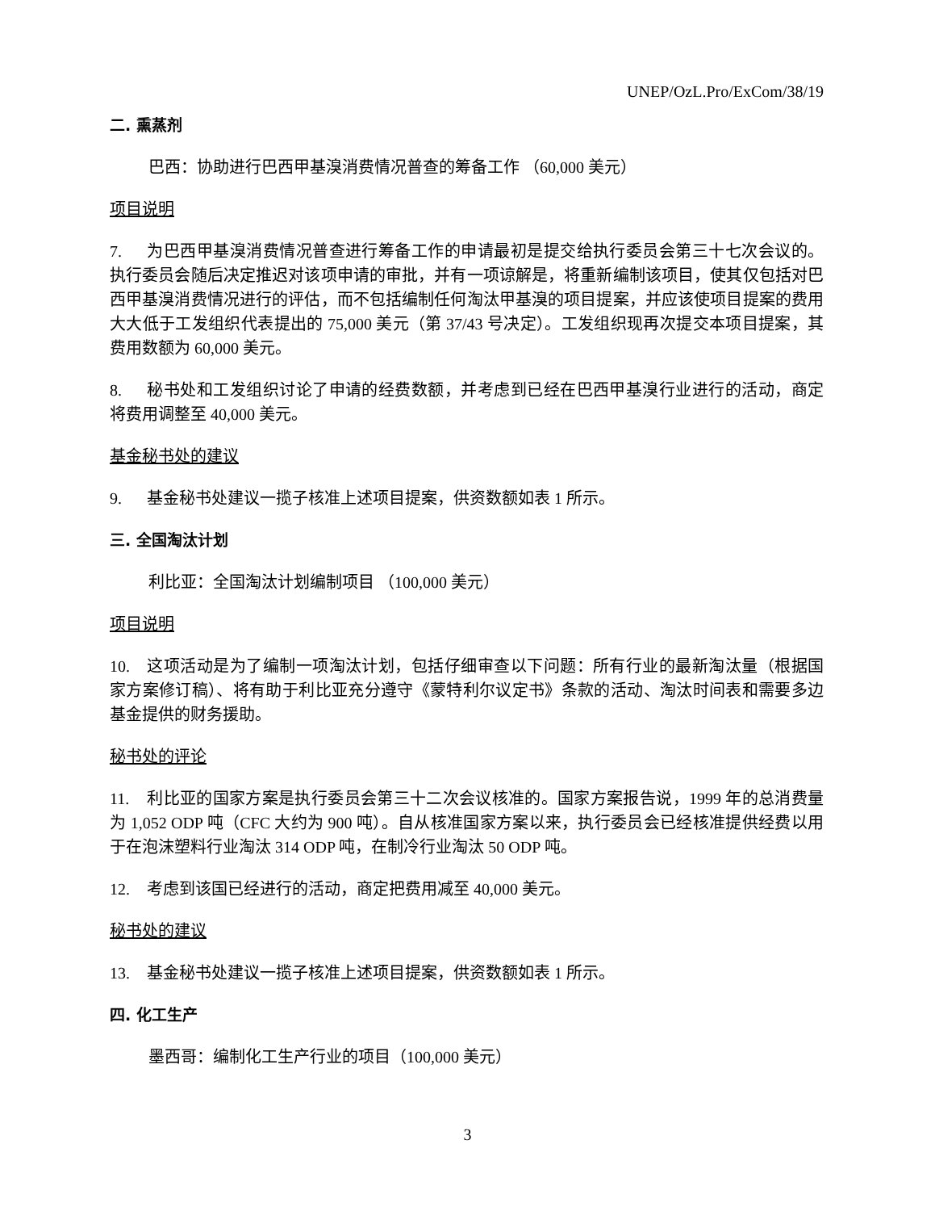UNEP/OzL.Pro/ExCom/38/19
二. 熏蒸剂
巴西：协助进行巴西甲基溴消费情况普查的筹备工作 （60,000 美元）
项目说明
7. 为巴西甲基溴消费情况普查进行筹备工作的申请最初是提交给执行委员会第三十七次会议的。执行委员会随后决定推迟对该项申请的审批，并有一项谅解是，将重新编制该项目，使其仅包括对巴西甲基溴消费情况进行的评估，而不包括编制任何淘汰甲基溴的项目提案，并应该使项目提案的费用大大低于工发组织代表提出的 75,000 美元（第 37/43 号决定）。工发组织现再次提交本项目提案，其费用数额为 60,000 美元。
8. 秘书处和工发组织讨论了申请的经费数额，并考虑到已经在巴西甲基溴行业进行的活动，商定将费用调整至 40,000 美元。
基金秘书处的建议
9. 基金秘书处建议一揽子核准上述项目提案，供资数额如表 1 所示。
三. 全国淘汰计划
利比亚：全国淘汰计划编制项目 （100,000 美元）
项目说明
10. 这项活动是为了编制一项淘汰计划，包括仔细审查以下问题：所有行业的最新淘汰量（根据国家方案修订稿）、将有助于利比亚充分遵守《蒙特利尔议定书》条款的活动、淘汰时间表和需要多边基金提供的财务援助。
秘书处的评论
11. 利比亚的国家方案是执行委员会第三十二次会议核准的。国家方案报告说，1999 年的总消费量为 1,052 ODP 吨（CFC 大约为 900 吨）。自从核准国家方案以来，执行委员会已经核准提供经费以用于在泡沫塑料行业淘汰 314 ODP 吨，在制冷行业淘汰 50 ODP 吨。
12. 考虑到该国已经进行的活动，商定把费用减至 40,000 美元。
秘书处的建议
13. 基金秘书处建议一揽子核准上述项目提案，供资数额如表 1 所示。
四. 化工生产
墨西哥：编制化工生产行业的项目（100,000 美元）
3